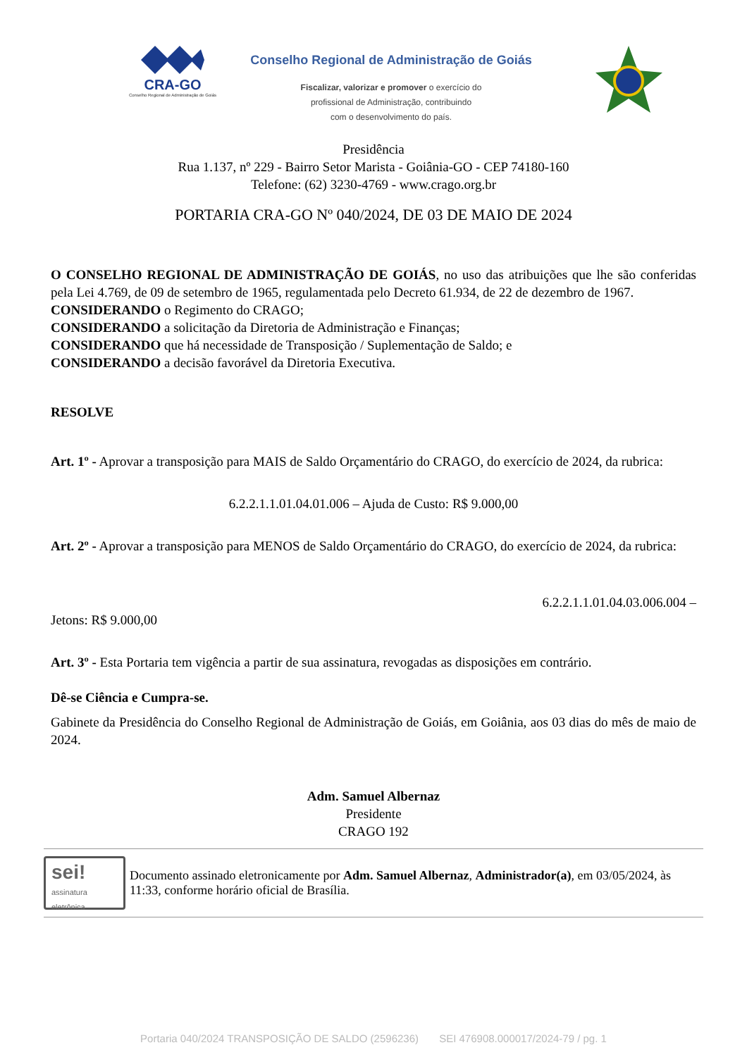CRA-GO
Conselho Regional de Administração de Goiás
Conselho Regional de Administração de Goiás
Fiscalizar, valorizar e promover o exercício do
profissional de Administração, contribuindo
com o desenvolvimento do país.
Presidência
Rua 1.137, nº 229 - Bairro Setor Marista - Goiânia-GO - CEP 74180-160
Telefone: (62) 3230-4769 - www.crago.org.br
PORTARIA CRA-GO Nº 040/2024, DE 03 DE MAIO DE 2024
O CONSELHO REGIONAL DE ADMINISTRAÇÃO DE GOIÁS, no uso das atribuições que lhe são conferidas pela Lei 4.769, de 09 de setembro de 1965, regulamentada pelo Decreto 61.934, de 22 de dezembro de 1967.
CONSIDERANDO o Regimento do CRAGO;
CONSIDERANDO a solicitação da Diretoria de Administração e Finanças;
CONSIDERANDO que há necessidade de Transposição / Suplementação de Saldo; e
CONSIDERANDO a decisão favorável da Diretoria Executiva.
RESOLVE
Art. 1º - Aprovar a transposição para MAIS de Saldo Orçamentário do CRAGO, do exercício de 2024, da rubrica:
6.2.2.1.1.01.04.01.006 – Ajuda de Custo: R$ 9.000,00
Art. 2º - Aprovar a transposição para MENOS de Saldo Orçamentário do CRAGO, do exercício de 2024, da rubrica:
6.2.2.1.1.01.04.03.006.004 –
Jetons: R$ 9.000,00
Art. 3º - Esta Portaria tem vigência a partir de sua assinatura, revogadas as disposições em contrário.
Dê-se Ciência e Cumpra-se.
Gabinete da Presidência do Conselho Regional de Administração de Goiás, em Goiânia, aos 03 dias do mês de maio de 2024.
Adm. Samuel Albernaz
Presidente
CRAGO 192
sei!
assinatura eletrônica
Documento assinado eletronicamente por Adm. Samuel Albernaz, Administrador(a), em 03/05/2024, às 11:33, conforme horário oficial de Brasília.
Portaria 040/2024 TRANSPOSIÇÃO DE SALDO (2596236) SEI 476908.000017/2024-79 / pg. 1